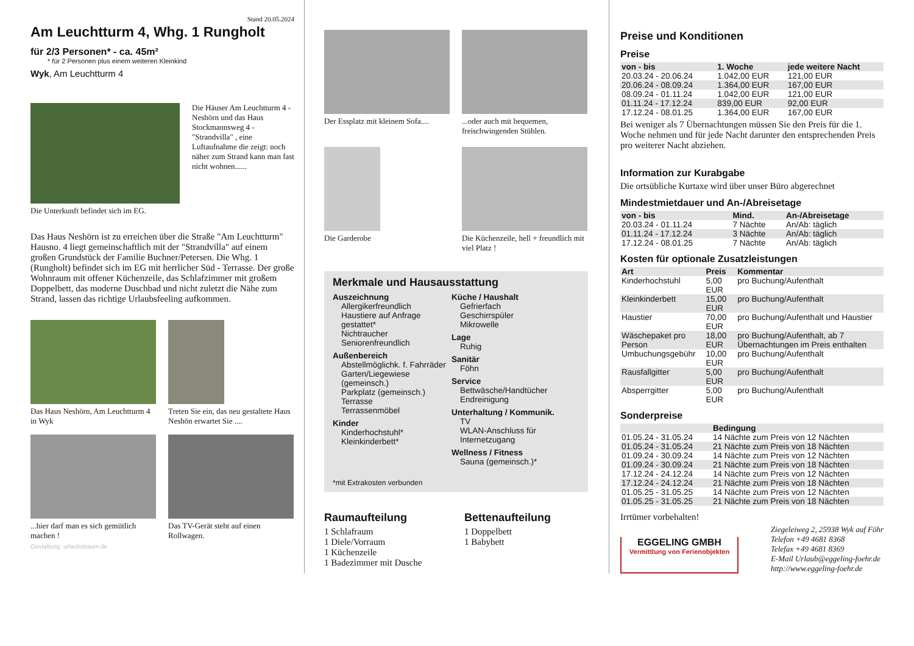Stand 20.05.2024
Am Leuchtturm 4, Whg. 1 Rungholt
für 2/3 Personen* - ca. 45m²
* für 2 Personen plus einem weiteren Kleinkind
Wyk, Am Leuchtturm 4
Die Häuser Am Leuchtturm 4 - Neshörn und das Haus Stockmannsweg 4 - "Strandvilla" , eine Luftaufnahme die zeigt: noch näher zum Strand kann man fast nicht wohnen......
Die Unterkunft befindet sich im EG.
Das Haus Neshörn ist zu erreichen über die Straße "Am Leuchtturm" Hausno. 4 liegt gemeinschaftlich mit der "Strandvilla" auf einem großen Grundstück der Familie Buchner/Petersen. Die Whg. 1 (Rungholt) befindet sich im EG mit herrlicher Süd - Terrasse. Der große Wohnraum mit offener Küchenzeile, das Schlafzimmer mit großem Doppelbett, das moderne Duschbad und nicht zuletzt die Nähe zum Strand, lassen das richtige Urlaubsfeeling aufkommen.
Das Haus Neshörn, Am Leuchtturm 4 in Wyk
Treten Sie ein, das neu gestaltete Haus Neshön erwartet Sie ....
...hier darf man es sich gemütlich machen !
Das TV-Gerät steht auf einen Rollwagen.
Gestaltung: urlaubstraum.de
Der Essplatz mit kleinem Sofa....
...oder auch mit bequemen, freischwingenden Stühlen.
Die Garderobe Die Küchenzeile, hell + freundlich mit viel Platz !
Merkmale und Hausausstattung
Auszeichnung
Allergikerfreundlich
Haustiere auf Anfrage gestattet*
Nichtraucher
Seniorenfreundlich
Außenbereich
Abstellmöglichk. f. Fahrräder
Garten/Liegewiese (gemeinsch.)
Parkplatz (gemeinsch.)
Terrasse
Terrassenmöbel
Kinder
Kinderhochstuhl*
Kleinkinderbett*
Küche / Haushalt
Gefrierfach
Geschirrspüler
Mikrowelle
Lage
Ruhig
Sanitär
Föhn
Service
Bettwäsche/Handtücher
Endreinigung
Unterhaltung / Kommunik.
TV
WLAN-Anschluss für Internetzugang
Wellness / Fitness
Sauna (gemeinsch.)*
*mit Extrakosten verbunden
Raumaufteilung
1 Schlafraum
1 Diele/Vorraum
1 Küchenzeile
1 Badezimmer mit Dusche
Bettenaufteilung
1 Doppelbett
1 Babybett
Preise und Konditionen
Preise
| von - bis | 1. Woche | jede weitere Nacht |
| --- | --- | --- |
| 20.03.24 - 20.06.24 | 1.042,00 EUR | 121,00 EUR |
| 20.06.24 - 08.09.24 | 1.364,00 EUR | 167,00 EUR |
| 08.09.24 - 01.11.24 | 1.042,00 EUR | 121,00 EUR |
| 01.11.24 - 17.12.24 | 839,00 EUR | 92,00 EUR |
| 17.12.24 - 08.01.25 | 1.364,00 EUR | 167,00 EUR |
Bei weniger als 7 Übernachtungen müssen Sie den Preis für die 1. Woche nehmen und für jede Nacht darunter den entsprechenden Preis pro weiterer Nacht abziehen.
Information zur Kurabgabe
Die ortsübliche Kurtaxe wird über unser Büro abgerechnet
Mindestmietdauer und An-/Abreisetage
| von - bis | Mind. | An-/Abreisetage |
| --- | --- | --- |
| 20.03.24 - 01.11.24 | 7 Nächte | An/Ab: täglich |
| 01.11.24 - 17.12.24 | 3 Nächte | An/Ab: täglich |
| 17.12.24 - 08.01.25 | 7 Nächte | An/Ab: täglich |
Kosten für optionale Zusatzleistungen
| Art | Preis | Kommentar |
| --- | --- | --- |
| Kinderhochstuhl | 5,00 EUR | pro Buchung/Aufenthalt |
| Kleinkinderbett | 15,00 EUR | pro Buchung/Aufenthalt |
| Haustier | 70,00 EUR | pro Buchung/Aufenthalt und Haustier |
| Wäschepaket pro Person | 18,00 EUR | pro Buchung/Aufenthalt, ab 7 Übernachtungen im Preis enthalten |
| Umbuchungsgebühr | 10,00 EUR | pro Buchung/Aufenthalt |
| Rausfallgitter | 5,00 EUR | pro Buchung/Aufenthalt |
| Absperrgitter | 5,00 EUR | pro Buchung/Aufenthalt |
Sonderpreise
| | Bedingung |
| --- | --- |
| 01.05.24 - 31.05.24 | 14 Nächte zum Preis von 12 Nächten |
| 01.05.24 - 31.05.24 | 21 Nächte zum Preis von 18 Nächten |
| 01.09.24 - 30.09.24 | 14 Nächte zum Preis von 12 Nächten |
| 01.09.24 - 30.09.24 | 21 Nächte zum Preis von 18 Nächten |
| 17.12.24 - 24.12.24 | 14 Nächte zum Preis von 12 Nächten |
| 17.12.24 - 24.12.24 | 21 Nächte zum Preis von 18 Nächten |
| 01.05.25 - 31.05.25 | 14 Nächte zum Preis von 12 Nächten |
| 01.05.25 - 31.05.25 | 21 Nächte zum Preis von 18 Nächten |
Irrtümer vorbehalten!
EGGELING GMBH
Vermittlung von Ferienobjekten
Ziegeleiweg 2, 25938 Wyk auf Föhr
Telefon +49 4681 8368
Telefax +49 4681 8369
E-Mail Urlaub@eggeling-foehr.de
http://www.eggeling-foehr.de